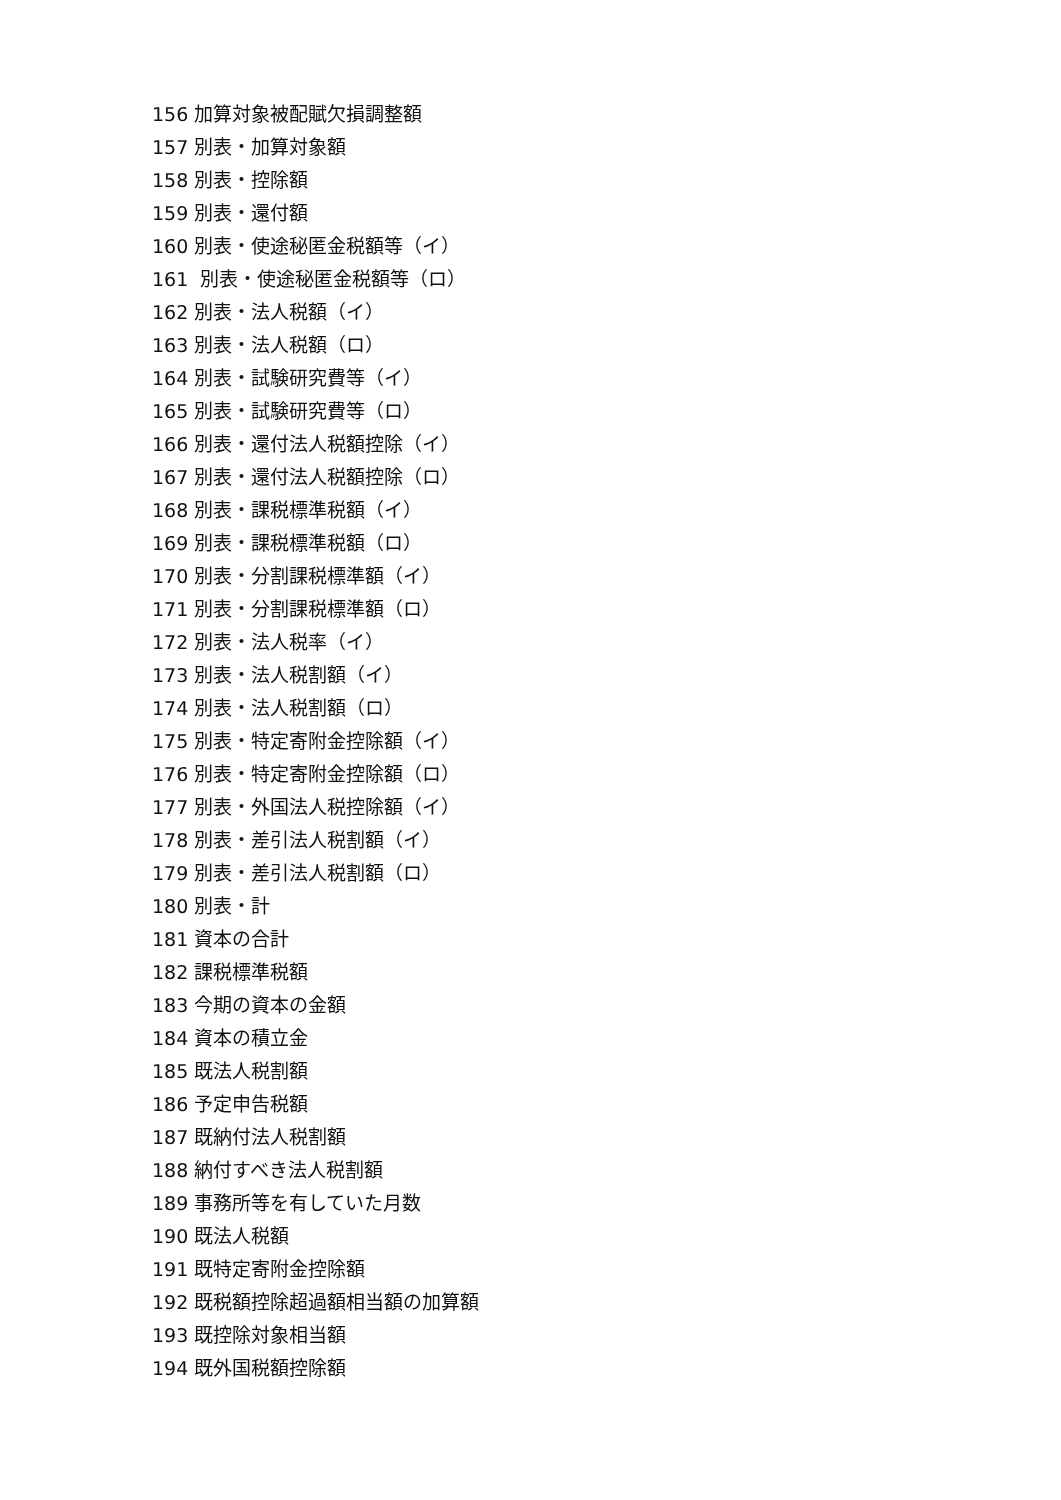156 加算対象被配賦欠損調整額
157 別表・加算対象額
158 別表・控除額
159 別表・還付額
160 別表・使途秘匿金税額等（イ）
161 別表・使途秘匿金税額等（ロ）
162 別表・法人税額（イ）
163 別表・法人税額（ロ）
164 別表・試験研究費等（イ）
165 別表・試験研究費等（ロ）
166 別表・還付法人税額控除（イ）
167 別表・還付法人税額控除（ロ）
168 別表・課税標準税額（イ）
169 別表・課税標準税額（ロ）
170 別表・分割課税標準額（イ）
171 別表・分割課税標準額（ロ）
172 別表・法人税率（イ）
173 別表・法人税割額（イ）
174 別表・法人税割額（ロ）
175 別表・特定寄附金控除額（イ）
176 別表・特定寄附金控除額（ロ）
177 別表・外国法人税控除額（イ）
178 別表・差引法人税割額（イ）
179 別表・差引法人税割額（ロ）
180 別表・計
181 資本の合計
182 課税標準税額
183 今期の資本の金額
184 資本の積立金
185 既法人税割額
186 予定申告税額
187 既納付法人税割額
188 納付すべき法人税割額
189 事務所等を有していた月数
190 既法人税額
191 既特定寄附金控除額
192 既税額控除超過額相当額の加算額
193 既控除対象相当額
194 既外国税額控除額